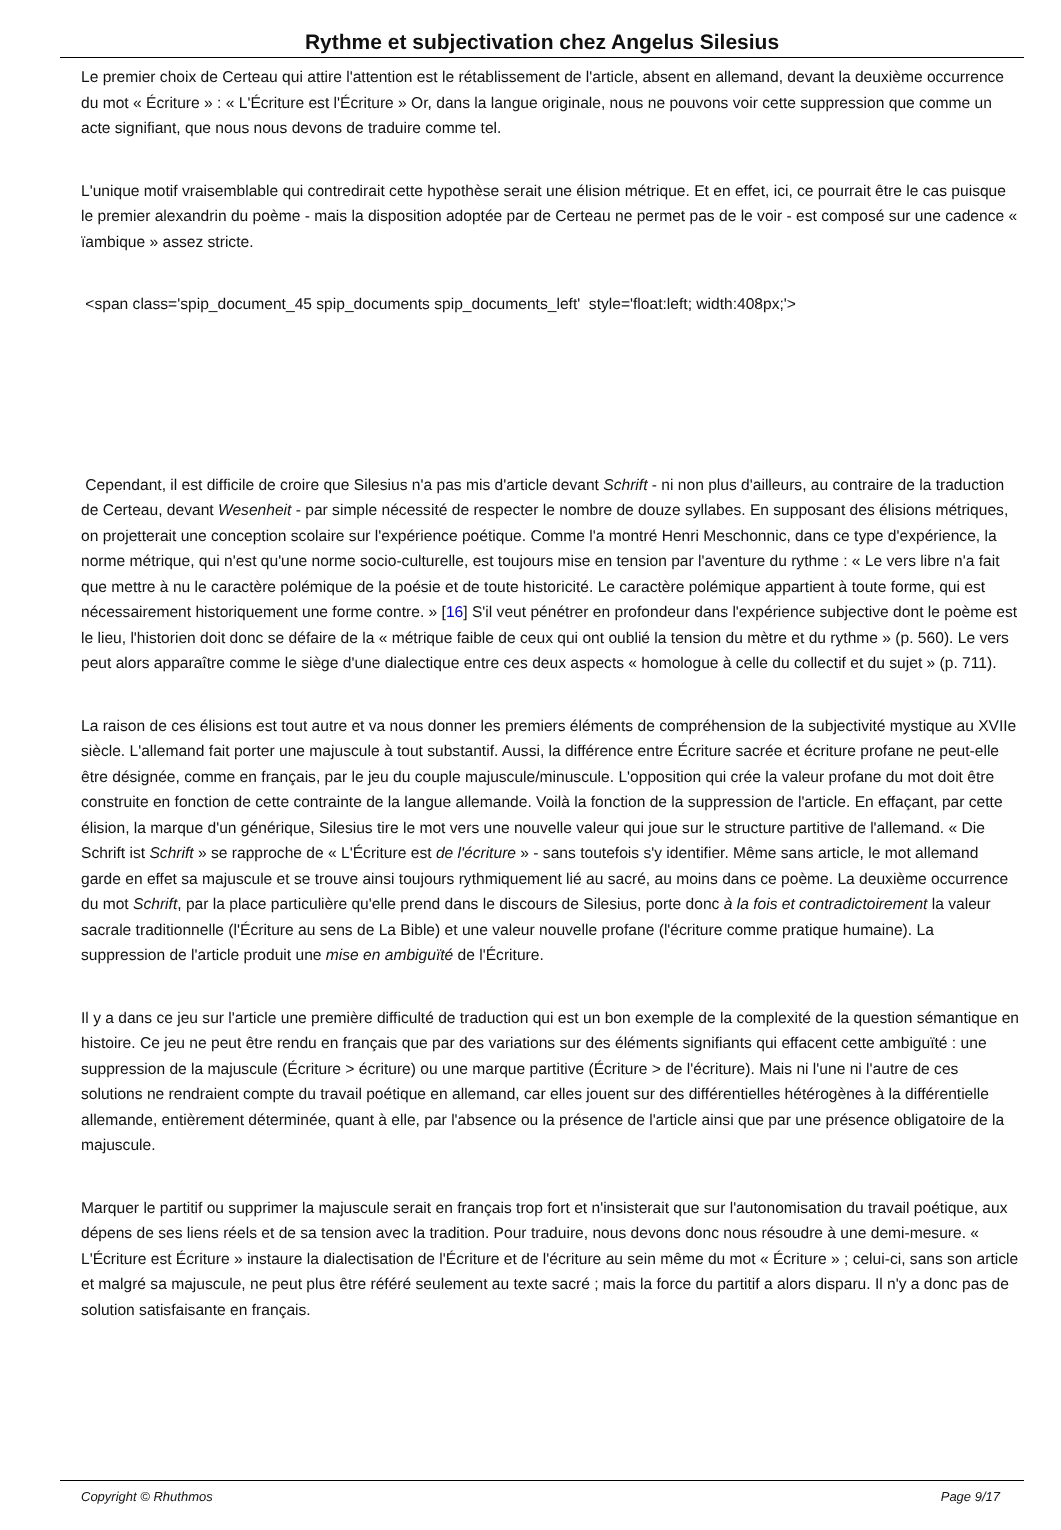Rythme et subjectivation chez Angelus Silesius
Le premier choix de Certeau qui attire l'attention est le rétablissement de l'article, absent en allemand, devant la deuxième occurrence du mot « Écriture » : « L'Écriture est l'Écriture » Or, dans la langue originale, nous ne pouvons voir cette suppression que comme un acte signifiant, que nous nous devons de traduire comme tel.
L'unique motif vraisemblable qui contredirait cette hypothèse serait une élision métrique. Et en effet, ici, ce pourrait être le cas puisque le premier alexandrin du poème - mais la disposition adoptée par de Certeau ne permet pas de le voir - est composé sur une cadence « ïambique » assez stricte.
<span class='spip_document_45 spip_documents spip_documents_left' style='float:left; width:408px;'>
Cependant, il est difficile de croire que Silesius n'a pas mis d'article devant Schrift - ni non plus d'ailleurs, au contraire de la traduction de Certeau, devant Wesenheit - par simple nécessité de respecter le nombre de douze syllabes. En supposant des élisions métriques, on projetterait une conception scolaire sur l'expérience poétique. Comme l'a montré Henri Meschonnic, dans ce type d'expérience, la norme métrique, qui n'est qu'une norme socio-culturelle, est toujours mise en tension par l'aventure du rythme : « Le vers libre n'a fait que mettre à nu le caractère polémique de la poésie et de toute historicité. Le caractère polémique appartient à toute forme, qui est nécessairement historiquement une forme contre. » [16] S'il veut pénétrer en profondeur dans l'expérience subjective dont le poème est le lieu, l'historien doit donc se défaire de la « métrique faible de ceux qui ont oublié la tension du mètre et du rythme » (p. 560). Le vers peut alors apparaître comme le siège d'une dialectique entre ces deux aspects « homologue à celle du collectif et du sujet » (p. 711).
La raison de ces élisions est tout autre et va nous donner les premiers éléments de compréhension de la subjectivité mystique au XVIIe siècle. L'allemand fait porter une majuscule à tout substantif. Aussi, la différence entre Écriture sacrée et écriture profane ne peut-elle être désignée, comme en français, par le jeu du couple majuscule/minuscule. L'opposition qui crée la valeur profane du mot doit être construite en fonction de cette contrainte de la langue allemande. Voilà la fonction de la suppression de l'article. En effaçant, par cette élision, la marque d'un générique, Silesius tire le mot vers une nouvelle valeur qui joue sur le structure partitive de l'allemand. « Die Schrift ist Schrift » se rapproche de « L'Écriture est de l'écriture » - sans toutefois s'y identifier. Même sans article, le mot allemand garde en effet sa majuscule et se trouve ainsi toujours rythmiquement lié au sacré, au moins dans ce poème. La deuxième occurrence du mot Schrift, par la place particulière qu'elle prend dans le discours de Silesius, porte donc à la fois et contradictoirement la valeur sacrale traditionnelle (l'Écriture au sens de La Bible) et une valeur nouvelle profane (l'écriture comme pratique humaine). La suppression de l'article produit une mise en ambiguïté de l'Écriture.
Il y a dans ce jeu sur l'article une première difficulté de traduction qui est un bon exemple de la complexité de la question sémantique en histoire. Ce jeu ne peut être rendu en français que par des variations sur des éléments signifiants qui effacent cette ambiguïté : une suppression de la majuscule (Écriture > écriture) ou une marque partitive (Écriture > de l'écriture). Mais ni l'une ni l'autre de ces solutions ne rendraient compte du travail poétique en allemand, car elles jouent sur des différentielles hétérogènes à la différentielle allemande, entièrement déterminée, quant à elle, par l'absence ou la présence de l'article ainsi que par une présence obligatoire de la majuscule.
Marquer le partitif ou supprimer la majuscule serait en français trop fort et n'insisterait que sur l'autonomisation du travail poétique, aux dépens de ses liens réels et de sa tension avec la tradition. Pour traduire, nous devons donc nous résoudre à une demi-mesure. « L'Écriture est Écriture » instaure la dialectisation de l'Écriture et de l'écriture au sein même du mot « Écriture » ; celui-ci, sans son article et malgré sa majuscule, ne peut plus être référé seulement au texte sacré ; mais la force du partitif a alors disparu. Il n'y a donc pas de solution satisfaisante en français.
Copyright © Rhuthmos Page 9/17